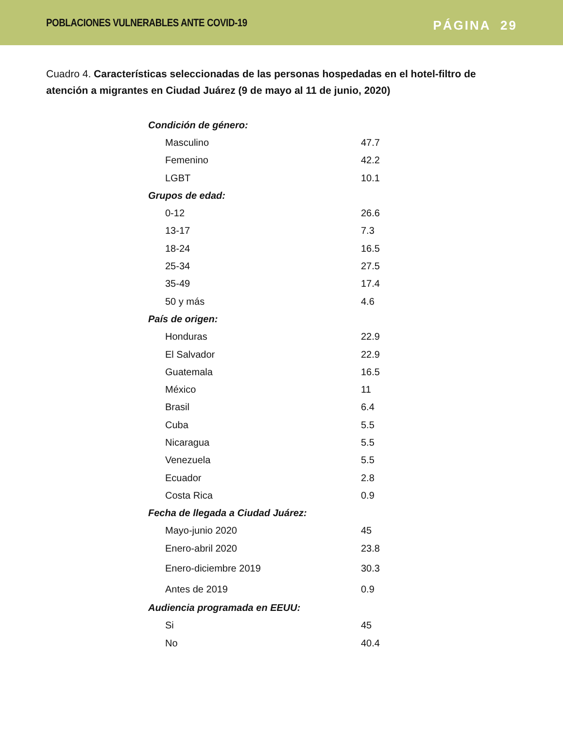POBLACIONES VULNERABLES ANTE COVID-19
PÁGINA 29
Cuadro 4. Características seleccionadas de las personas hospedadas en el hotel-filtro de atención a migrantes en Ciudad Juárez (9 de mayo al 11 de junio, 2020)
| Condición de género: | |
| Masculino | 47.7 |
| Femenino | 42.2 |
| LGBT | 10.1 |
| Grupos de edad: | |
| 0-12 | 26.6 |
| 13-17 | 7.3 |
| 18-24 | 16.5 |
| 25-34 | 27.5 |
| 35-49 | 17.4 |
| 50 y más | 4.6 |
| País de origen: | |
| Honduras | 22.9 |
| El Salvador | 22.9 |
| Guatemala | 16.5 |
| México | 11 |
| Brasil | 6.4 |
| Cuba | 5.5 |
| Nicaragua | 5.5 |
| Venezuela | 5.5 |
| Ecuador | 2.8 |
| Costa Rica | 0.9 |
| Fecha de llegada a Ciudad Juárez: | |
| Mayo-junio 2020 | 45 |
| Enero-abril 2020 | 23.8 |
| Enero-diciembre 2019 | 30.3 |
| Antes de 2019 | 0.9 |
| Audiencia programada en EEUU: | |
| Si | 45 |
| No | 40.4 |